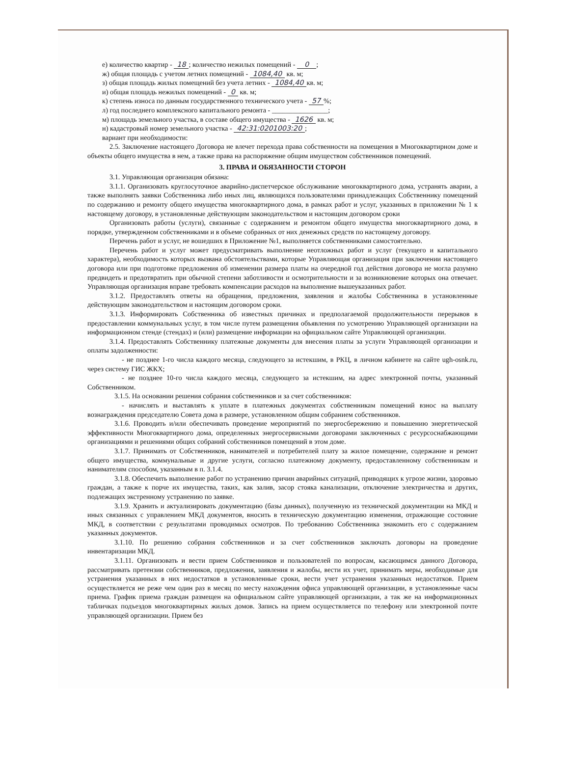е) количество квартир - 18; количество нежилых помещений - 0 ;
ж) общая площадь с учетом летних помещений - 1084,40 кв. м;
з) общая площадь жилых помещений без учета летних - 1084,40 кв. м;
и) общая площадь нежилых помещений - 0 кв. м;
к) степень износа по данным государственного технического учета - 57%;
л) год последнего комплексного капитального ремонта - ________________;
м) площадь земельного участка, в составе общего имущества - 1626 кв. м;
н) кадастровый номер земельного участка - 42:31:0201003:20;
вариант при необходимости:
2.5. Заключение настоящего Договора не влечет перехода права собственности на помещения в Многоквартирном доме и объекты общего имущества в нем, а также права на распоряжение общим имуществом собственников помещений.
3. ПРАВА И ОБЯЗАННОСТИ СТОРОН
3.1. Управляющая организация обязана:
3.1.1. Организовать круглосуточное аварийно-диспетчерское обслуживание многоквартирного дома, устранять аварии, а также выполнять заявки Собственника либо иных лиц, являющихся пользователями принадлежащих Собственнику помещений по содержанию и ремонту общего имущества многоквартирного дома, в рамках работ и услуг, указанных в приложении № 1 к настоящему договору, в установленные действующим законодательством и настоящим договором сроки
Организовать работы (услуги), связанные с содержанием и ремонтом общего имущества многоквартирного дома, в порядке, утвержденном собственниками и в объеме собранных от них денежных средств по настоящему договору.
Перечень работ и услуг, не вошедших в Приложение №1, выполняется собственниками самостоятельно.
Перечень работ и услуг может предусматривать выполнение неотложных работ и услуг (текущего и капитального характера), необходимость которых вызвана обстоятельствами, которые Управляющая организация при заключении настоящего договора или при подготовке предложения об изменении размера платы на очередной год действия договора не могла разумно предвидеть и предотвратить при обычной степени заботливости и осмотрительности и за возникновение которых она отвечает. Управляющая организация вправе требовать компенсации расходов на выполнение вышеуказанных работ.
3.1.2. Предоставлять ответы на обращения, предложения, заявления и жалобы Собственника в установленные действующим законодательством и настоящим договором сроки.
3.1.3. Информировать Собственника об известных причинах и предполагаемой продолжительности перерывов в предоставлении коммунальных услуг, в том числе путем размещения объявления по усмотрению Управляющей организации на информационном стенде (стендах) и (или) размещение информации на официальном сайте Управляющей организации.
3.1.4. Предоставлять Собственнику платежные документы для внесения платы за услуги Управляющей организации и оплаты задолженности:
- не позднее 1-го числа каждого месяца, следующего за истекшим, в РКЦ, в личном кабинете на сайте ugh-osnk.ru, через систему ГИС ЖКХ;
- не позднее 10-го числа каждого месяца, следующего за истекшим, на адрес электронной почты, указанный Собственником.
3.1.5. На основании решения собрания собственников и за счет собственников:
- начислять и выставлять к уплате в платежных документах собственникам помещений взнос на выплату вознаграждения председателю Совета дома в размере, установленном общим собранием собственников.
3.1.6. Проводить и/или обеспечивать проведение мероприятий по энергосбережению и повышению энергетической эффективности Многоквартирного дома, определенных энергосервисными договорами заключенных с ресурсоснабжающими организациями и решениями общих собраний собственников помещений в этом доме.
3.1.7. Принимать от Собственников, нанимателей и потребителей плату за жилое помещение, содержание и ремонт общего имущества, коммунальные и другие услуги, согласно платежному документу, предоставленному собственникам и нанимателям способом, указанным в п. 3.1.4.
3.1.8. Обеспечить выполнение работ по устранению причин аварийных ситуаций, приводящих к угрозе жизни, здоровью граждан, а также к порче их имущества, таких, как залив, засор стояка канализации, отключение электричества и других, подлежащих экстренному устранению по заявке.
3.1.9. Хранить и актуализировать документацию (базы данных), полученную из технической документации на МКД и иных связанных с управлением МКД документов, вносить в техническую документацию изменения, отражающие состояние МКД, в соответствии с результатами проводимых осмотров. По требованию Собственника знакомить его с содержанием указанных документов.
3.1.10. По решению собрания собственников и за счет собственников заключать договоры на проведение инвентаризации МКД.
3.1.11. Организовать и вести прием Собственников и пользователей по вопросам, касающимся данного Договора, рассматривать претензии собственников, предложения, заявления и жалобы, вести их учет, принимать меры, необходимые для устранения указанных в них недостатков в установленные сроки, вести учет устранения указанных недостатков. Прием осуществляется не реже чем один раз в месяц по месту нахождения офиса управляющей организации, в установленные часы приема. График приема граждан размещен на официальном сайте управляющей организации, а так же на информационных табличках подъездов многоквартирных жилых домов. Запись на прием осуществляется по телефону или электронной почте управляющей организации. Прием без